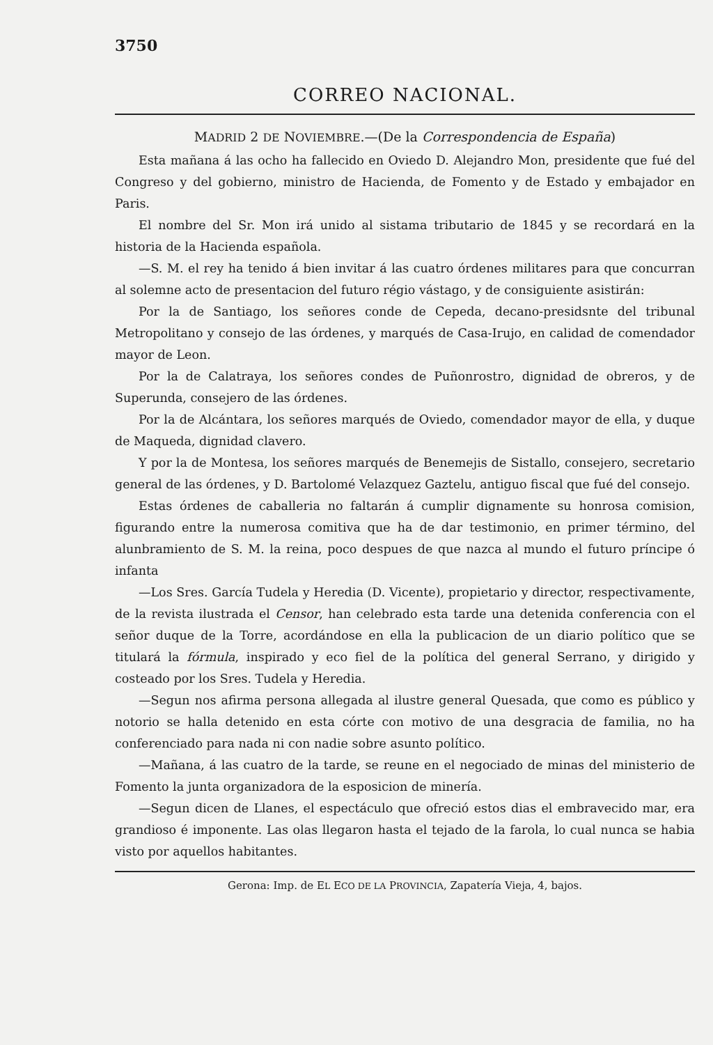3750
CORREO NACIONAL.
MADRID 2 DE NOVIEMBRE.—(De la Correspondencia de España)
Esta mañana á las ocho ha fallecido en Oviedo D. Alejandro Mon, presidente que fué del Congreso y del gobierno, ministro de Hacienda, de Fomento y de Estado y embajador en Paris.
El nombre del Sr. Mon irá unido al sistama tributario de 1845 y se recordará en la historia de la Hacienda española.
—S. M. el rey ha tenido á bien invitar á las cuatro órdenes militares para que concurran al solemne acto de presentacion del futuro régio vástago, y de consiguiente asistirán:
Por la de Santiago, los señores conde de Cepeda, decano-presidsnte del tribunal Metropolitano y consejo de las órdenes, y marqués de Casa-Irujo, en calidad de comendador mayor de Leon.
Por la de Calatraya, los señores condes de Puñonrostro, dignidad de obreros, y de Superunda, consejero de las órdenes.
Por la de Alcántara, los señores marqués de Oviedo, comendador mayor de ella, y duque de Maqueda, dignidad clavero.
Y por la de Montesa, los señores marqués de Benemejis de Sistallo, consejero, secretario general de las órdenes, y D. Bartolomé Velazquez Gaztelu, antiguo fiscal que fué del consejo.
Estas órdenes de caballeria no faltarán á cumplir dignamente su honrosa comision, figurando entre la numerosa comitiva que ha de dar testimonio, en primer término, del alunbramiento de S. M. la reina, poco despues de que nazca al mundo el futuro príncipe ó infanta
—Los Sres. García Tudela y Heredia (D. Vicente), propietario y director, respectivamente, de la revista ilustrada el Censor, han celebrado esta tarde una detenida conferencia con el señor duque de la Torre, acordándose en ella la publicacion de un diario político que se titulará la fórmula, inspirado y eco fiel de la política del general Serrano, y dirigido y costeado por los Sres. Tudela y Heredia.
—Segun nos afirma persona allegada al ilustre general Quesada, que como es público y notorio se halla detenido en esta córte con motivo de una desgracia de familia, no ha conferenciado para nada ni con nadie sobre asunto político.
—Mañana, á las cuatro de la tarde, se reune en el negociado de minas del ministerio de Fomento la junta organizadora de la esposicion de minería.
—Segun dicen de Llanes, el espectáculo que ofreció estos dias el embravecido mar, era grandioso é imponente. Las olas llegaron hasta el tejado de la farola, lo cual nunca se habia visto por aquellos habitantes.
Gerona: Imp. de EL ECO DE LA PROVINCIA, Zapatería Vieja, 4, bajos.